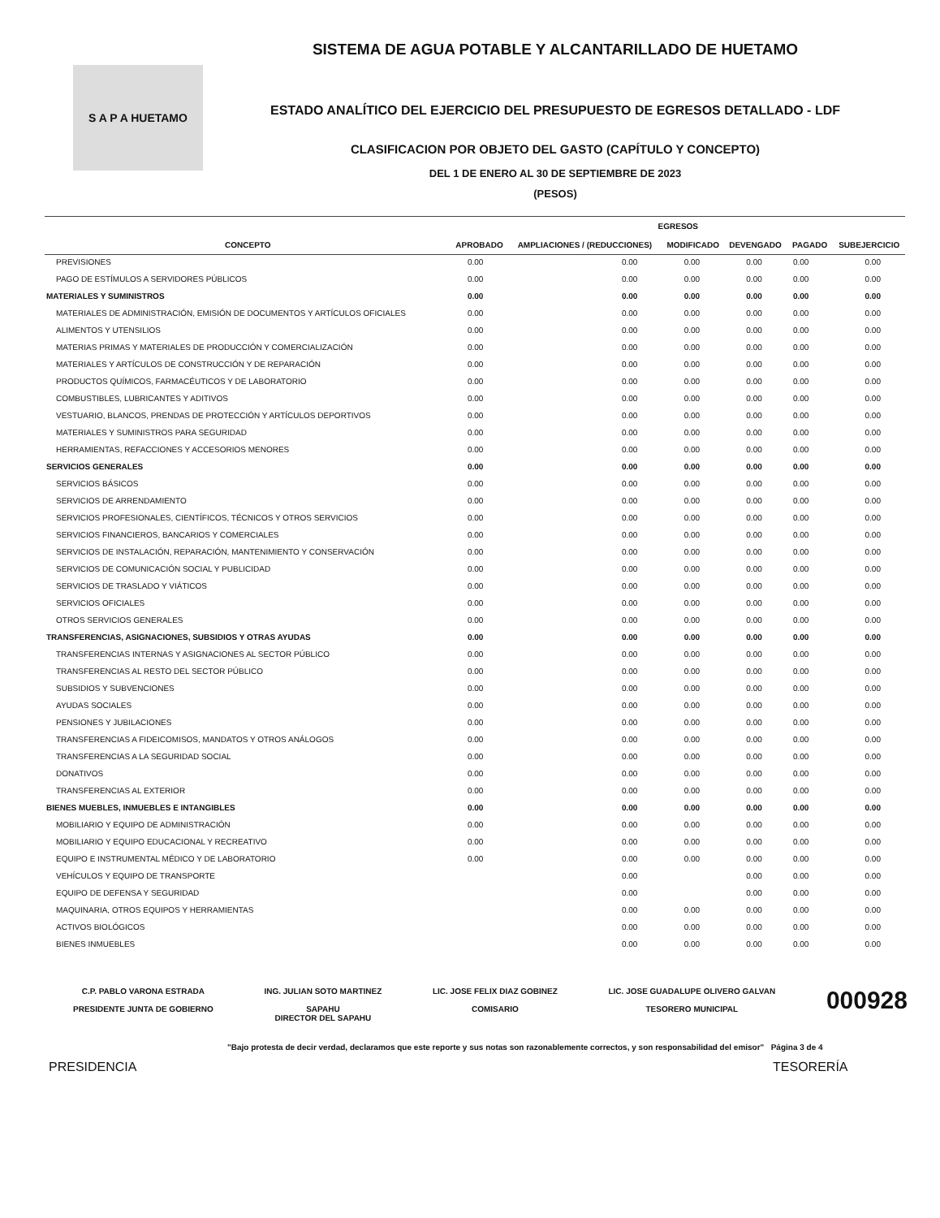S A P A HUETAMO
SISTEMA DE AGUA POTABLE Y ALCANTARILLADO DE HUETAMO
ESTADO ANALÍTICO DEL EJERCICIO DEL PRESUPUESTO DE EGRESOS DETALLADO - LDF
CLASIFICACION POR OBJETO DEL GASTO (CAPÍTULO Y CONCEPTO)
DEL 1 DE ENERO AL 30 DE SEPTIEMBRE DE 2023
(PESOS)
| | EGRESOS | | | | | |
| --- | --- | --- | --- | --- | --- | --- |
| CONCEPTO | APROBADO | AMPLIACIONES / (REDUCCIONES) | MODIFICADO | DEVENGADO | PAGADO | SUBEJERCICIO |
| PREVISIONES | 0.00 | 0.00 | 0.00 | 0.00 | 0.00 | 0.00 |
| PAGO DE ESTÍMULOS A SERVIDORES PÚBLICOS | 0.00 | 0.00 | 0.00 | 0.00 | 0.00 | 0.00 |
| MATERIALES Y SUMINISTROS | 0.00 | 0.00 | 0.00 | 0.00 | 0.00 | 0.00 |
| MATERIALES DE ADMINISTRACIÓN, EMISIÓN DE DOCUMENTOS Y ARTÍCULOS OFICIALES | 0.00 | 0.00 | 0.00 | 0.00 | 0.00 | 0.00 |
| ALIMENTOS Y UTENSILIOS | 0.00 | 0.00 | 0.00 | 0.00 | 0.00 | 0.00 |
| MATERIAS PRIMAS Y MATERIALES DE PRODUCCIÓN Y COMERCIALIZACIÓN | 0.00 | 0.00 | 0.00 | 0.00 | 0.00 | 0.00 |
| MATERIALES Y ARTÍCULOS DE CONSTRUCCIÓN Y DE REPARACIÓN | 0.00 | 0.00 | 0.00 | 0.00 | 0.00 | 0.00 |
| PRODUCTOS QUÍMICOS, FARMACÉUTICOS Y DE LABORATORIO | 0.00 | 0.00 | 0.00 | 0.00 | 0.00 | 0.00 |
| COMBUSTIBLES, LUBRICANTES Y ADITIVOS | 0.00 | 0.00 | 0.00 | 0.00 | 0.00 | 0.00 |
| VESTUARIO, BLANCOS, PRENDAS DE PROTECCIÓN Y ARTÍCULOS DEPORTIVOS | 0.00 | 0.00 | 0.00 | 0.00 | 0.00 | 0.00 |
| MATERIALES Y SUMINISTROS PARA SEGURIDAD | 0.00 | 0.00 | 0.00 | 0.00 | 0.00 | 0.00 |
| HERRAMIENTAS, REFACCIONES Y ACCESORIOS MENORES | 0.00 | 0.00 | 0.00 | 0.00 | 0.00 | 0.00 |
| SERVICIOS GENERALES | 0.00 | 0.00 | 0.00 | 0.00 | 0.00 | 0.00 |
| SERVICIOS BÁSICOS | 0.00 | 0.00 | 0.00 | 0.00 | 0.00 | 0.00 |
| SERVICIOS DE ARRENDAMIENTO | 0.00 | 0.00 | 0.00 | 0.00 | 0.00 | 0.00 |
| SERVICIOS PROFESIONALES, CIENTÍFICOS, TÉCNICOS Y OTROS SERVICIOS | 0.00 | 0.00 | 0.00 | 0.00 | 0.00 | 0.00 |
| SERVICIOS FINANCIEROS, BANCARIOS Y COMERCIALES | 0.00 | 0.00 | 0.00 | 0.00 | 0.00 | 0.00 |
| SERVICIOS DE INSTALACIÓN, REPARACIÓN, MANTENIMIENTO Y CONSERVACIÓN | 0.00 | 0.00 | 0.00 | 0.00 | 0.00 | 0.00 |
| SERVICIOS DE COMUNICACIÓN SOCIAL Y PUBLICIDAD | 0.00 | 0.00 | 0.00 | 0.00 | 0.00 | 0.00 |
| SERVICIOS DE TRASLADO Y VIÁTICOS | 0.00 | 0.00 | 0.00 | 0.00 | 0.00 | 0.00 |
| SERVICIOS OFICIALES | 0.00 | 0.00 | 0.00 | 0.00 | 0.00 | 0.00 |
| OTROS SERVICIOS GENERALES | 0.00 | 0.00 | 0.00 | 0.00 | 0.00 | 0.00 |
| TRANSFERENCIAS, ASIGNACIONES, SUBSIDIOS Y OTRAS AYUDAS | 0.00 | 0.00 | 0.00 | 0.00 | 0.00 | 0.00 |
| TRANSFERENCIAS INTERNAS Y ASIGNACIONES AL SECTOR PÚBLICO | 0.00 | 0.00 | 0.00 | 0.00 | 0.00 | 0.00 |
| TRANSFERENCIAS AL RESTO DEL SECTOR PÚBLICO | 0.00 | 0.00 | 0.00 | 0.00 | 0.00 | 0.00 |
| SUBSIDIOS Y SUBVENCIONES | 0.00 | 0.00 | 0.00 | 0.00 | 0.00 | 0.00 |
| AYUDAS SOCIALES | 0.00 | 0.00 | 0.00 | 0.00 | 0.00 | 0.00 |
| PENSIONES Y JUBILACIONES | 0.00 | 0.00 | 0.00 | 0.00 | 0.00 | 0.00 |
| TRANSFERENCIAS A FIDEICOMISOS, MANDATOS Y OTROS ANÁLOGOS | 0.00 | 0.00 | 0.00 | 0.00 | 0.00 | 0.00 |
| TRANSFERENCIAS A LA SEGURIDAD SOCIAL | 0.00 | 0.00 | 0.00 | 0.00 | 0.00 | 0.00 |
| DONATIVOS | 0.00 | 0.00 | 0.00 | 0.00 | 0.00 | 0.00 |
| TRANSFERENCIAS AL EXTERIOR | 0.00 | 0.00 | 0.00 | 0.00 | 0.00 | 0.00 |
| BIENES MUEBLES, INMUEBLES E INTANGIBLES | 0.00 | 0.00 | 0.00 | 0.00 | 0.00 | 0.00 |
| MOBILIARIO Y EQUIPO DE ADMINISTRACIÓN | 0.00 | 0.00 | 0.00 | 0.00 | 0.00 | 0.00 |
| MOBILIARIO Y EQUIPO EDUCACIONAL Y RECREATIVO | 0.00 | 0.00 | 0.00 | 0.00 | 0.00 | 0.00 |
| EQUIPO E INSTRUMENTAL MÉDICO Y DE LABORATORIO | 0.00 | 0.00 | 0.00 | 0.00 | 0.00 | 0.00 |
| VEHÍCULOS Y EQUIPO DE TRANSPORTE | | 0.00 | | 0.00 | 0.00 | 0.00 |
| EQUIPO DE DEFENSA Y SEGURIDAD | | 0.00 | | 0.00 | 0.00 | 0.00 |
| MAQUINARIA, OTROS EQUIPOS Y HERRAMIENTAS | | 0.00 | 0.00 | 0.00 | 0.00 | 0.00 |
| ACTIVOS BIOLÓGICOS | | 0.00 | 0.00 | 0.00 | 0.00 | 0.00 |
| BIENES INMUEBLES | | 0.00 | 0.00 | 0.00 | 0.00 | 0.00 |
C.P. PABLO VARONA ESTRADA
PRESIDENTE JUNTA DE GOBIERNO
ING. JULIAN SOTO MARTINEZ
SAPAHU
DIRECTOR DEL SAPAHU
LIC. JOSE FELIX DIAZ GOBINEZ
COMISARIO
LIC. JOSE GUADALUPE OLIVERO GALVAN
TESORERO MUNICIPAL
000928
"Bajo protesta de decir verdad, declaramos que este reporte y sus notas son razonablemente correctos, y son responsabilidad del emisor" Página 3 de 4
PRESIDENCIA TESORERÍA